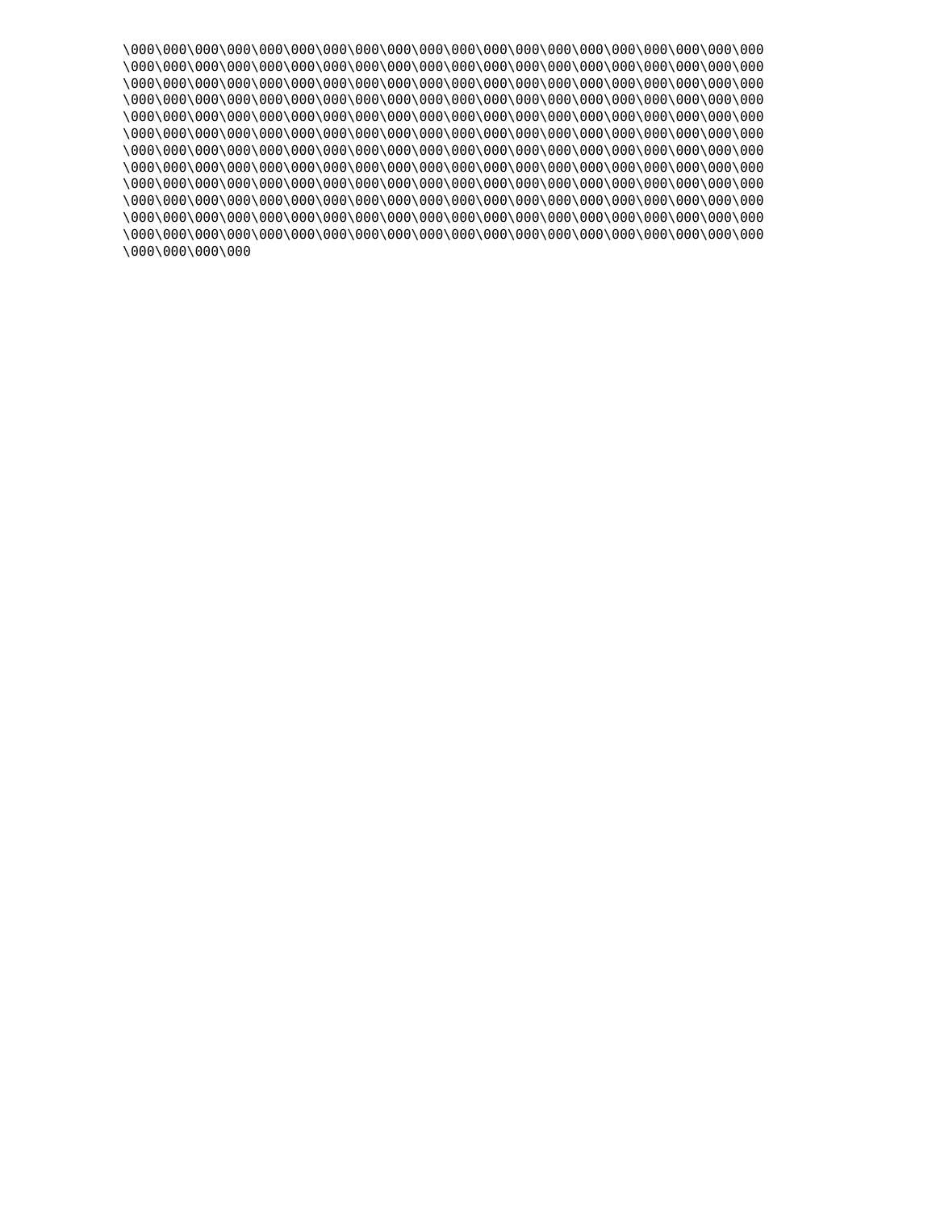\000\000\000\000\000\000\000\000\000\000\000\000\000\000\000\000\000\000\000\000
\000\000\000\000\000\000\000\000\000\000\000\000\000\000\000\000\000\000\000\000
\000\000\000\000\000\000\000\000\000\000\000\000\000\000\000\000\000\000\000\000
\000\000\000\000\000\000\000\000\000\000\000\000\000\000\000\000\000\000\000\000
\000\000\000\000\000\000\000\000\000\000\000\000\000\000\000\000\000\000\000\000
\000\000\000\000\000\000\000\000\000\000\000\000\000\000\000\000\000\000\000\000
\000\000\000\000\000\000\000\000\000\000\000\000\000\000\000\000\000\000\000\000
\000\000\000\000\000\000\000\000\000\000\000\000\000\000\000\000\000\000\000\000
\000\000\000\000\000\000\000\000\000\000\000\000\000\000\000\000\000\000\000\000
\000\000\000\000\000\000\000\000\000\000\000\000\000\000\000\000\000\000\000\000
\000\000\000\000\000\000\000\000\000\000\000\000\000\000\000\000\000\000\000\000
\000\000\000\000\000\000\000\000\000\000\000\000\000\000\000\000\000\000\000\000
\000\000\000\000